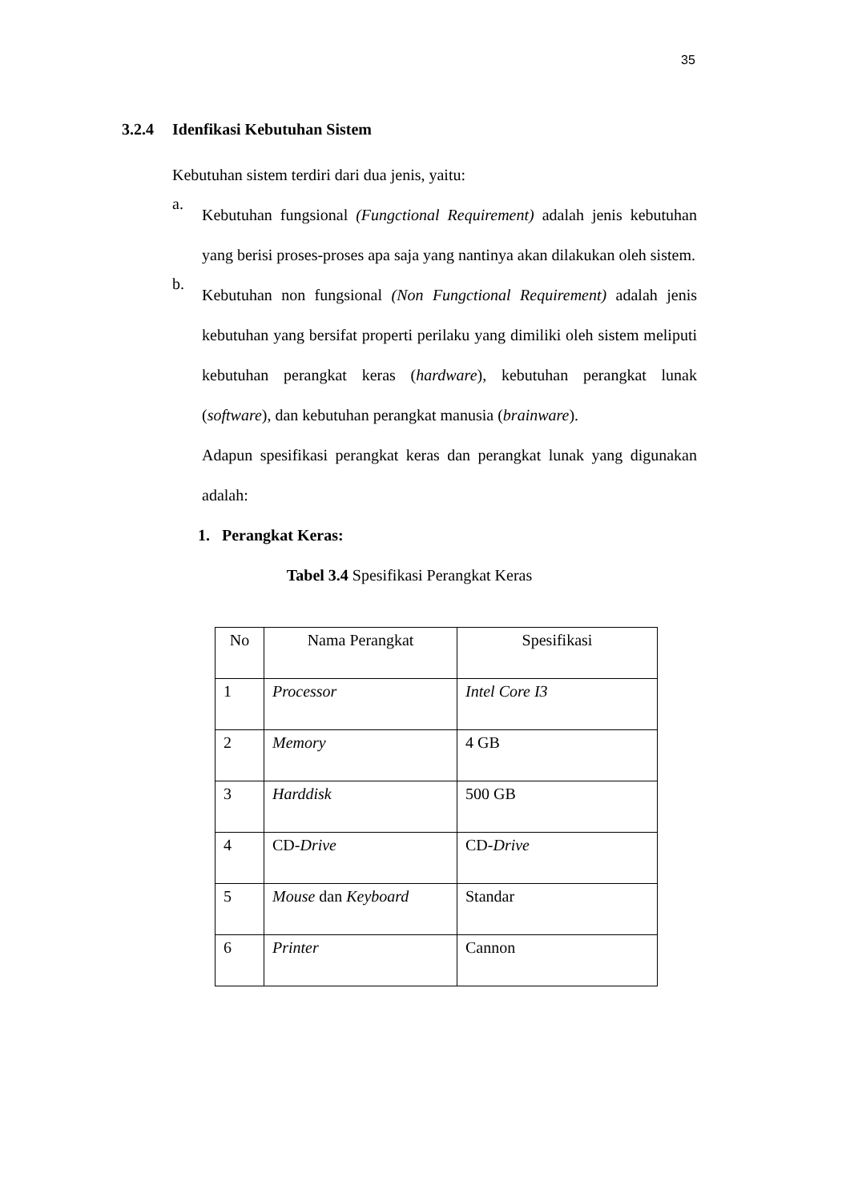35
3.2.4 Idenfikasi Kebutuhan Sistem
Kebutuhan sistem terdiri dari dua jenis, yaitu:
a.
Kebutuhan fungsional (Fungctional Requirement) adalah jenis kebutuhan yang berisi proses-proses apa saja yang nantinya akan dilakukan oleh sistem.
b.
Kebutuhan non fungsional (Non Fungctional Requirement) adalah jenis kebutuhan yang bersifat properti perilaku yang dimiliki oleh sistem meliputi kebutuhan perangkat keras (hardware), kebutuhan perangkat lunak (software), dan kebutuhan perangkat manusia (brainware).
Adapun spesifikasi perangkat keras dan perangkat lunak yang digunakan adalah:
1. Perangkat Keras:
Tabel 3.4 Spesifikasi Perangkat Keras
| No | Nama Perangkat | Spesifikasi |
| --- | --- | --- |
| 1 | Processor | Intel Core I3 |
| 2 | Memory | 4 GB |
| 3 | Harddisk | 500 GB |
| 4 | CD- Drive | CD- Drive |
| 5 | Mouse dan Keyboard | Standar |
| 6 | Printer | Cannon |